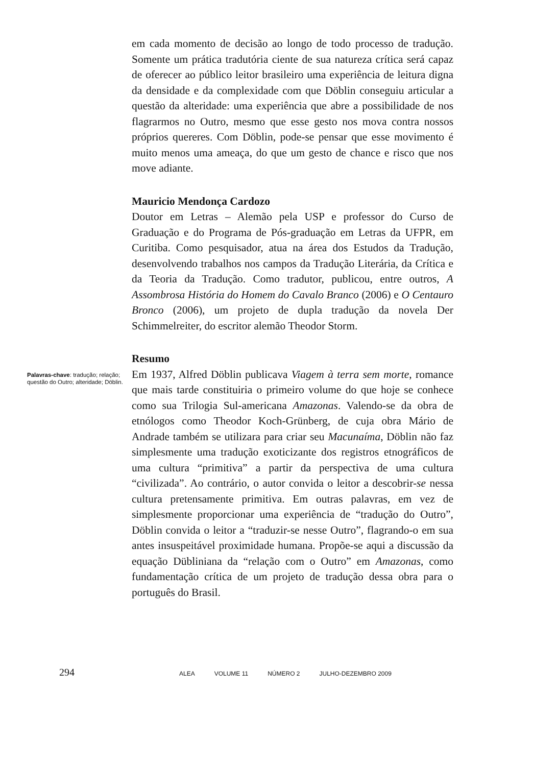em cada momento de decisão ao longo de todo processo de tradução. Somente um prática tradutória ciente de sua natureza crítica será capaz de oferecer ao público leitor brasileiro uma experiência de leitura digna da densidade e da complexidade com que Döblin conseguiu articular a questão da alteridade: uma experiência que abre a possibilidade de nos flagrarmos no Outro, mesmo que esse gesto nos mova contra nossos próprios quereres. Com Döblin, pode-se pensar que esse movimento é muito menos uma ameaça, do que um gesto de chance e risco que nos move adiante.
Mauricio Mendonça Cardozo
Doutor em Letras – Alemão pela USP e professor do Curso de Graduação e do Programa de Pós-graduação em Letras da UFPR, em Curitiba. Como pesquisador, atua na área dos Estudos da Tradução, desenvolvendo trabalhos nos campos da Tradução Literária, da Crítica e da Teoria da Tradução. Como tradutor, publicou, entre outros, A Assombrosa História do Homem do Cavalo Branco (2006) e O Centauro Bronco (2006), um projeto de dupla tradução da novela Der Schimmelreiter, do escritor alemão Theodor Storm.
Palavras-chave: tradução; relação; questão do Outro; alteridade; Döblin.
Resumo
Em 1937, Alfred Döblin publicava Viagem à terra sem morte, romance que mais tarde constituiria o primeiro volume do que hoje se conhece como sua Trilogia Sul-americana Amazonas. Valendo-se da obra de etnólogos como Theodor Koch-Grünberg, de cuja obra Mário de Andrade também se utilizara para criar seu Macunaíma, Döblin não faz simplesmente uma tradução exoticizante dos registros etnográficos de uma cultura “primitiva” a partir da perspectiva de uma cultura “civilizada”. Ao contrário, o autor convida o leitor a descobrir-se nessa cultura pretensamente primitiva. Em outras palavras, em vez de simplesmente proporcionar uma experiência de “tradução do Outro”, Döblin convida o leitor a “traduzir-se nesse Outro”, flagrando-o em sua antes insuspeitável proximidade humana. Propõe-se aqui a discussão da equação Dübliniana da “relação com o Outro” em Amazonas, como fundamentação crítica de um projeto de tradução dessa obra para o português do Brasil.
294
ALEA VOLUME 11 NÚMERO 2 JULHO-DEZEMBRO 2009